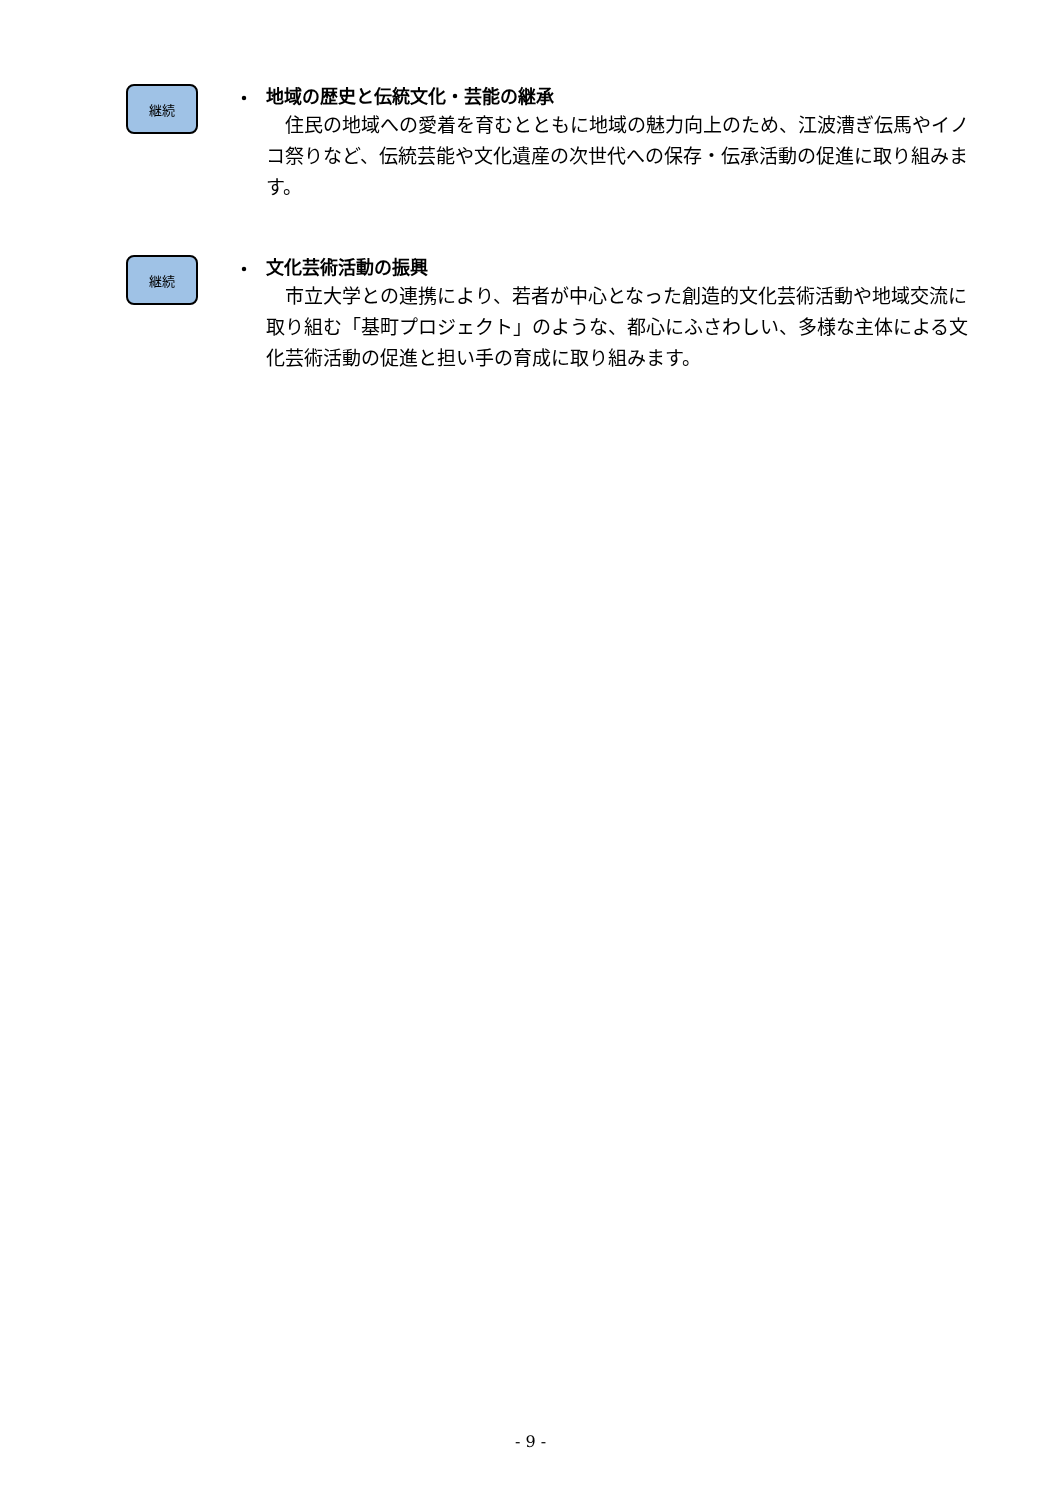継続
・
地域の歴史と伝統文化・芸能の継承
住民の地域への愛着を育むとともに地域の魅力向上のため、江波漕ぎ伝馬やイノコ祭りなど、伝統芸能や文化遺産の次世代への保存・伝承活動の促進に取り組みます。
継続
・
文化芸術活動の振興
市立大学との連携により、若者が中心となった創造的文化芸術活動や地域交流に取り組む「基町プロジェクト」のような、都心にふさわしい、多様な主体による文化芸術活動の促進と担い手の育成に取り組みます。
- 9 -